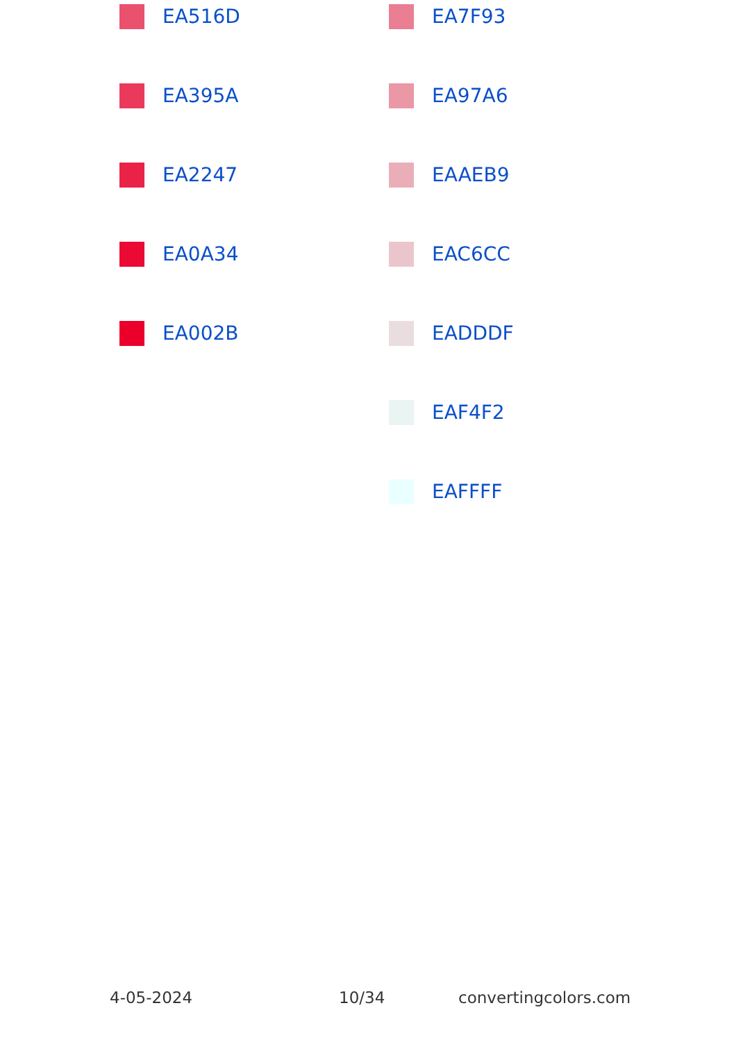EA516D
EA395A
EA2247
EA0A34
EA002B
EA7F93
EA97A6
EAAEB9
EAC6CC
EADDDF
EAF4F2
EAFFFF
4-05-2024 10/34 convertingcolors.com